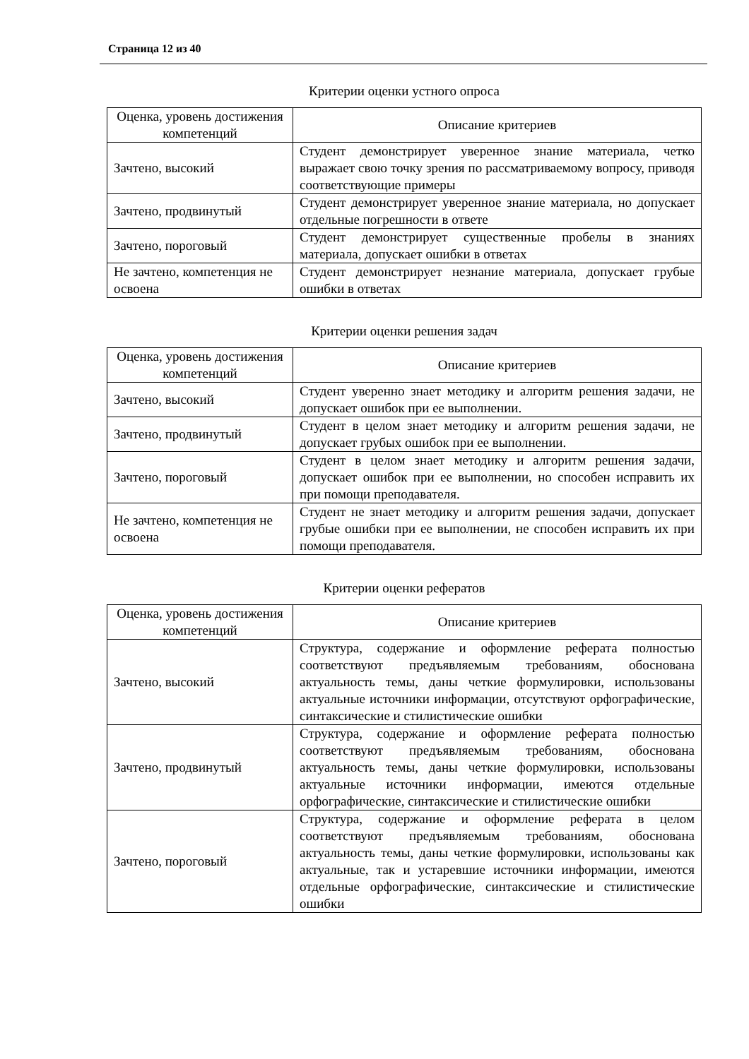Страница 12 из 40
Критерии оценки устного опроса
| Оценка, уровень достижения компетенций | Описание критериев |
| --- | --- |
| Зачтено, высокий | Студент демонстрирует уверенное знание материала, четко выражает свою точку зрения по рассматриваемому вопросу, приводя соответствующие примеры |
| Зачтено, продвинутый | Студент демонстрирует уверенное знание материала, но допускает отдельные погрешности в ответе |
| Зачтено, пороговый | Студент демонстрирует существенные пробелы в знаниях материала, допускает ошибки в ответах |
| Не зачтено, компетенция не освоена | Студент демонстрирует незнание материала, допускает грубые ошибки в ответах |
Критерии оценки решения задач
| Оценка, уровень достижения компетенций | Описание критериев |
| --- | --- |
| Зачтено, высокий | Студент уверенно знает методику и алгоритм решения задачи, не допускает ошибок при ее выполнении. |
| Зачтено, продвинутый | Студент в целом знает методику и алгоритм решения задачи, не допускает грубых ошибок при ее выполнении. |
| Зачтено, пороговый | Студент в целом знает методику и алгоритм решения задачи, допускает ошибок при ее выполнении, но способен исправить их при помощи преподавателя. |
| Не зачтено, компетенция не освоена | Студент не знает методику и алгоритм решения задачи, допускает грубые ошибки при ее выполнении, не способен исправить их при помощи преподавателя. |
Критерии оценки рефератов
| Оценка, уровень достижения компетенций | Описание критериев |
| --- | --- |
| Зачтено, высокий | Структура, содержание и оформление реферата полностью соответствуют предъявляемым требованиям, обоснована актуальность темы, даны четкие формулировки, использованы актуальные источники информации, отсутствуют орфографические, синтаксические и стилистические ошибки |
| Зачтено, продвинутый | Структура, содержание и оформление реферата полностью соответствуют предъявляемым требованиям, обоснована актуальность темы, даны четкие формулировки, использованы актуальные источники информации, имеются отдельные орфографические, синтаксические и стилистические ошибки |
| Зачтено, пороговый | Структура, содержание и оформление реферата в целом соответствуют предъявляемым требованиям, обоснована актуальность темы, даны четкие формулировки, использованы как актуальные, так и устаревшие источники информации, имеются отдельные орфографические, синтаксические и стилистические ошибки |